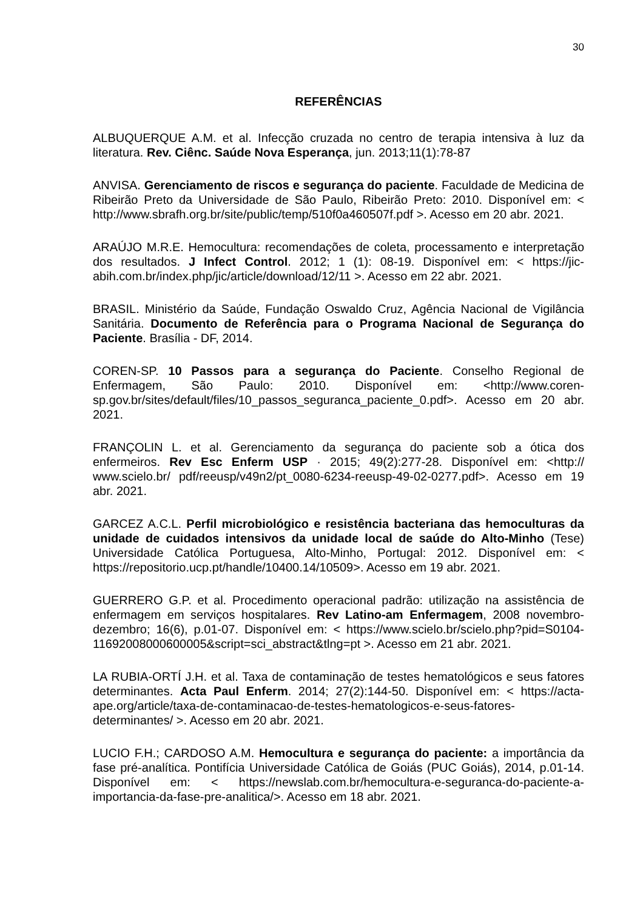30
REFERÊNCIAS
ALBUQUERQUE A.M. et al. Infecção cruzada no centro de terapia intensiva à luz da literatura. Rev. Ciênc. Saúde Nova Esperança, jun. 2013;11(1):78-87
ANVISA. Gerenciamento de riscos e segurança do paciente. Faculdade de Medicina de Ribeirão Preto da Universidade de São Paulo, Ribeirão Preto: 2010. Disponível em: < http://www.sbrafh.org.br/site/public/temp/510f0a460507f.pdf >. Acesso em 20 abr. 2021.
ARAÚJO M.R.E. Hemocultura: recomendações de coleta, processamento e interpretação dos resultados. J Infect Control. 2012; 1 (1): 08-19. Disponível em: < https://jic-abih.com.br/index.php/jic/article/download/12/11 >. Acesso em 22 abr. 2021.
BRASIL. Ministério da Saúde, Fundação Oswaldo Cruz, Agência Nacional de Vigilância Sanitária. Documento de Referência para o Programa Nacional de Segurança do Paciente. Brasília - DF, 2014.
COREN-SP. 10 Passos para a segurança do Paciente. Conselho Regional de Enfermagem, São Paulo: 2010. Disponível em: <http://www.coren-sp.gov.br/sites/default/files/10_passos_seguranca_paciente_0.pdf>. Acesso em 20 abr. 2021.
FRANÇOLIN L. et al. Gerenciamento da segurança do paciente sob a ótica dos enfermeiros. Rev Esc Enferm USP · 2015; 49(2):277-28. Disponível em: <http:// www.scielo.br/ pdf/reeusp/v49n2/pt_0080-6234-reeusp-49-02-0277.pdf>. Acesso em 19 abr. 2021.
GARCEZ A.C.L. Perfil microbiológico e resistência bacteriana das hemoculturas da unidade de cuidados intensivos da unidade local de saúde do Alto-Minho (Tese) Universidade Católica Portuguesa, Alto-Minho, Portugal: 2012. Disponível em: < https://repositorio.ucp.pt/handle/10400.14/10509>. Acesso em 19 abr. 2021.
GUERRERO G.P. et al. Procedimento operacional padrão: utilização na assistência de enfermagem em serviços hospitalares. Rev Latino-am Enfermagem, 2008 novembro-dezembro; 16(6), p.01-07. Disponível em: < https://www.scielo.br/scielo.php?pid=S0104-11692008000600005&script=sci_abstract&tlng=pt >. Acesso em 21 abr. 2021.
LA RUBIA-ORTÍ J.H. et al. Taxa de contaminação de testes hematológicos e seus fatores determinantes. Acta Paul Enferm. 2014; 27(2):144-50. Disponível em: < https://acta-ape.org/article/taxa-de-contaminacao-de-testes-hematologicos-e-seus-fatores-determinantes/ >. Acesso em 20 abr. 2021.
LUCIO F.H.; CARDOSO A.M. Hemocultura e segurança do paciente: a importância da fase pré-analítica. Pontifícia Universidade Católica de Goiás (PUC Goiás), 2014, p.01-14. Disponível em: < https://newslab.com.br/hemocultura-e-seguranca-do-paciente-a-importancia-da-fase-pre-analitica/>. Acesso em 18 abr. 2021.